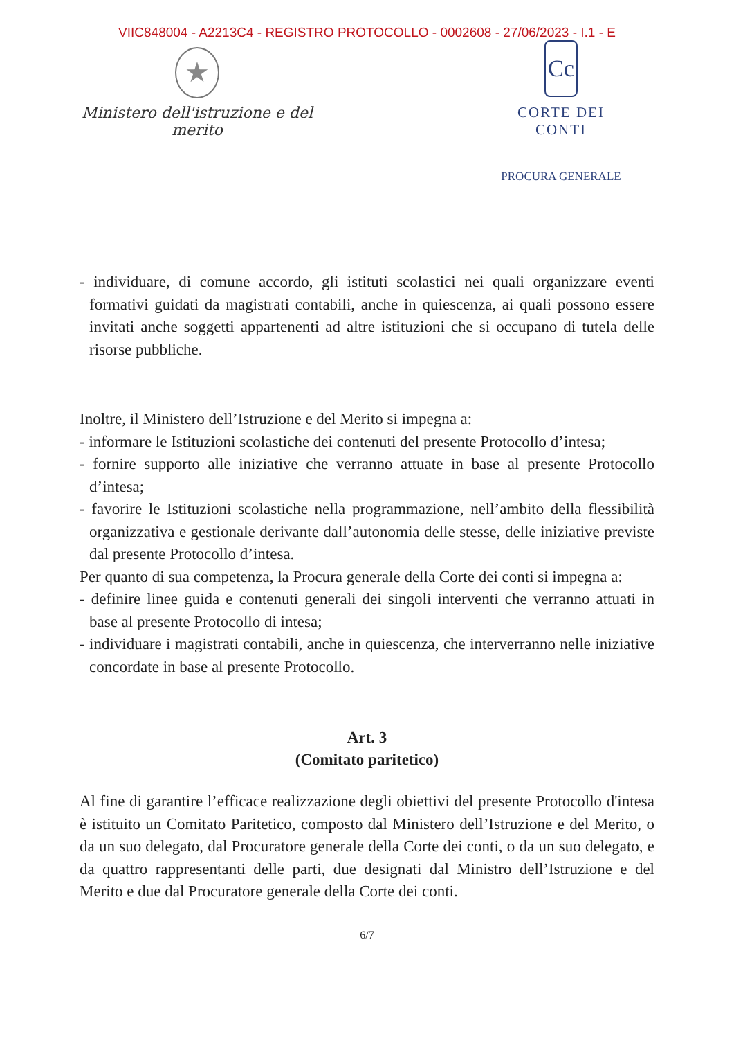VIIC848004 - A2213C4 - REGISTRO PROTOCOLLO - 0002608 - 27/06/2023 - I.1 - E
★
Ministero dell'istruzione e del merito
Cc
CORTE DEI CONTI
PROCURA GENERALE
- individuare, di comune accordo, gli istituti scolastici nei quali organizzare eventi formativi guidati da magistrati contabili, anche in quiescenza, ai quali possono essere invitati anche soggetti appartenenti ad altre istituzioni che si occupano di tutela delle risorse pubbliche.
Inoltre, il Ministero dell’Istruzione e del Merito si impegna a:
- informare le Istituzioni scolastiche dei contenuti del presente Protocollo d’intesa;
- fornire supporto alle iniziative che verranno attuate in base al presente Protocollo d’intesa;
- favorire le Istituzioni scolastiche nella programmazione, nell’ambito della flessibilità organizzativa e gestionale derivante dall’autonomia delle stesse, delle iniziative previste dal presente Protocollo d’intesa.
Per quanto di sua competenza, la Procura generale della Corte dei conti si impegna a:
- definire linee guida e contenuti generali dei singoli interventi che verranno attuati in base al presente Protocollo di intesa;
- individuare i magistrati contabili, anche in quiescenza, che interverranno nelle iniziative concordate in base al presente Protocollo.
Art. 3
(Comitato paritetico)
Al fine di garantire l’efficace realizzazione degli obiettivi del presente Protocollo d'intesa è istituito un Comitato Paritetico, composto dal Ministero dell’Istruzione e del Merito, o da un suo delegato, dal Procuratore generale della Corte dei conti, o da un suo delegato, e da quattro rappresentanti delle parti, due designati dal Ministro dell’Istruzione e del Merito e due dal Procuratore generale della Corte dei conti.
6/7